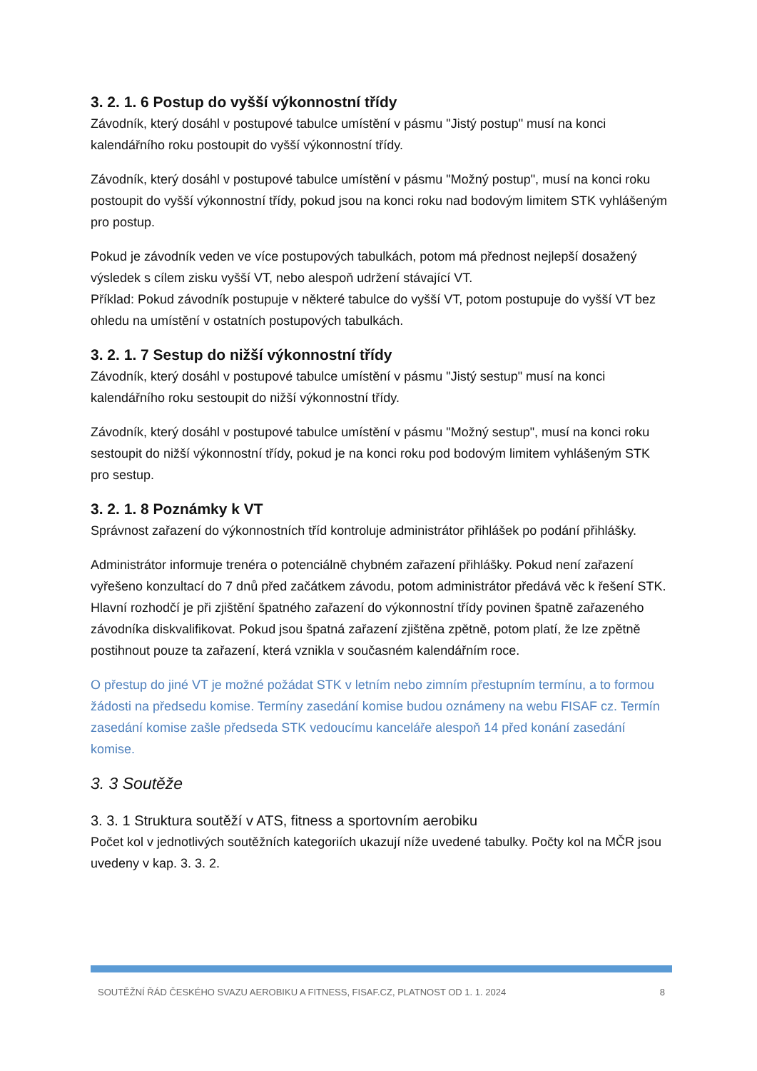3. 2. 1. 6 Postup do vyšší výkonnostní třídy
Závodník, který dosáhl v postupové tabulce umístění v pásmu "Jistý postup" musí na konci kalendářního roku postoupit do vyšší výkonnostní třídy.
Závodník, který dosáhl v postupové tabulce umístění v pásmu "Možný postup", musí na konci roku postoupit do vyšší výkonnostní třídy, pokud jsou na konci roku nad bodovým limitem STK vyhlášeným pro postup.
Pokud je závodník veden ve více postupových tabulkách, potom má přednost nejlepší dosažený výsledek s cílem zisku vyšší VT, nebo alespoň udržení stávající VT.
Příklad: Pokud závodník postupuje v některé tabulce do vyšší VT, potom postupuje do vyšší VT bez ohledu na umístění v ostatních postupových tabulkách.
3. 2. 1. 7 Sestup do nižší výkonnostní třídy
Závodník, který dosáhl v postupové tabulce umístění v pásmu "Jistý sestup" musí na konci kalendářního roku sestoupit do nižší výkonnostní třídy.
Závodník, který dosáhl v postupové tabulce umístění v pásmu "Možný sestup", musí na konci roku sestoupit do nižší výkonnostní třídy, pokud je na konci roku pod bodovým limitem vyhlášeným STK pro sestup.
3. 2. 1. 8 Poznámky k VT
Správnost zařazení do výkonnostních tříd kontroluje administrátor přihlášek po podání přihlášky.
Administrátor informuje trenéra o potenciálně chybném zařazení přihlášky. Pokud není zařazení vyřešeno konzultací do 7 dnů před začátkem závodu, potom administrátor předává věc k řešení STK. Hlavní rozhodčí je při zjištění špatného zařazení do výkonnostní třídy povinen špatně zařazeného závodníka diskvalifikovat. Pokud jsou špatná zařazení zjištěna zpětně, potom platí, že lze zpětně postihnout pouze ta zařazení, která vznikla v současném kalendářním roce.
O přestup do jiné VT je možné požádat STK v letním nebo zimním přestupním termínu, a to formou žádosti na předsedu komise. Termíny zasedání komise budou oznámeny na webu FISAF cz. Termín zasedání komise zašle předseda STK vedoucímu kanceláře alespoň 14 před konání zasedání komise.
3. 3 Soutěže
3. 3. 1 Struktura soutěží v ATS, fitness a sportovním aerobiku
Počet kol v jednotlivých soutěžních kategoriích ukazují níže uvedené tabulky. Počty kol na MČR jsou uvedeny v kap. 3. 3. 2.
SOUTĚŽNÍ ŘÁD ČESKÉHO SVAZU AEROBIKU A FITNESS, FISAF.CZ, PLATNOST OD 1. 1. 2024 8